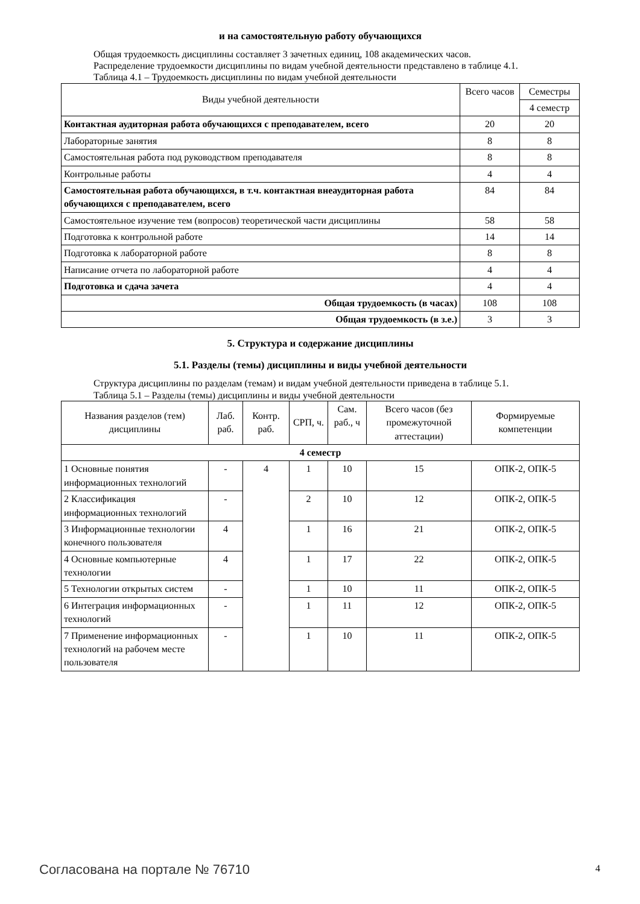и на самостоятельную работу обучающихся
Общая трудоемкость дисциплины составляет 3 зачетных единиц, 108 академических часов.
Распределение трудоемкости дисциплины по видам учебной деятельности представлено в таблице 4.1.
Таблица 4.1 – Трудоемкость дисциплины по видам учебной деятельности
| Виды учебной деятельности | Всего часов | Семестры |
| --- | --- | --- |
| | | 4 семестр |
| Контактная аудиторная работа обучающихся с преподавателем, всего | 20 | 20 |
| Лабораторные занятия | 8 | 8 |
| Самостоятельная работа под руководством преподавателя | 8 | 8 |
| Контрольные работы | 4 | 4 |
| Самостоятельная работа обучающихся, в т.ч. контактная внеаудиторная работа обучающихся с преподавателем, всего | 84 | 84 |
| Самостоятельное изучение тем (вопросов) теоретической части дисциплины | 58 | 58 |
| Подготовка к контрольной работе | 14 | 14 |
| Подготовка к лабораторной работе | 8 | 8 |
| Написание отчета по лабораторной работе | 4 | 4 |
| Подготовка и сдача зачета | 4 | 4 |
| Общая трудоемкость (в часах) | 108 | 108 |
| Общая трудоемкость (в з.е.) | 3 | 3 |
5. Структура и содержание дисциплины
5.1. Разделы (темы) дисциплины и виды учебной деятельности
Структура дисциплины по разделам (темам) и видам учебной деятельности приведена в таблице 5.1.
Таблица 5.1 – Разделы (темы) дисциплины и виды учебной деятельности
| Названия разделов (тем) дисциплины | Лаб. раб. | Контр. раб. | СРП, ч. | Сам. раб., ч | Всего часов (без промежуточной аттестации) | Формируемые компетенции |
| --- | --- | --- | --- | --- | --- | --- |
| 4 семестр | | | | | | |
| 1 Основные понятия информационных технологий | - | 4 | 1 | 10 | 15 | ОПК-2, ОПК-5 |
| 2 Классификация информационных технологий | - | | 2 | 10 | 12 | ОПК-2, ОПК-5 |
| 3 Информационные технологии конечного пользователя | 4 | | 1 | 16 | 21 | ОПК-2, ОПК-5 |
| 4 Основные компьютерные технологии | 4 | | 1 | 17 | 22 | ОПК-2, ОПК-5 |
| 5 Технологии открытых систем | - | | 1 | 10 | 11 | ОПК-2, ОПК-5 |
| 6 Интеграция информационных технологий | - | | 1 | 11 | 12 | ОПК-2, ОПК-5 |
| 7 Применение информационных технологий на рабочем месте пользователя | - | | 1 | 10 | 11 | ОПК-2, ОПК-5 |
Согласована на портале № 76710 4